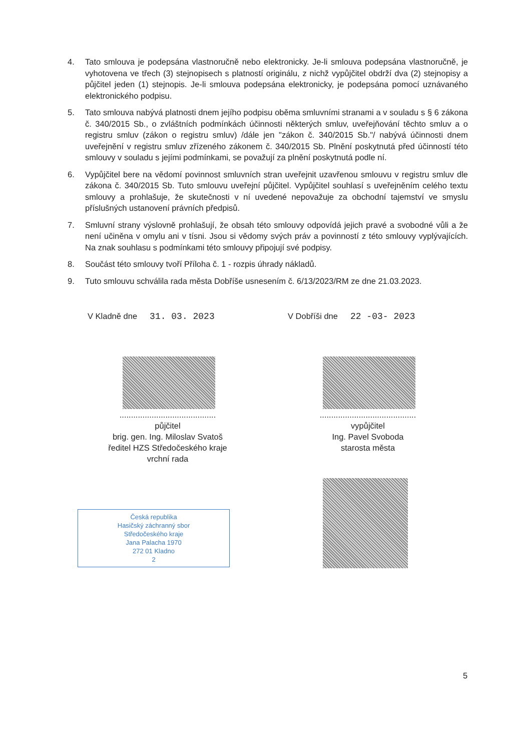4. Tato smlouva je podepsána vlastnoručně nebo elektronicky. Je-li smlouva podepsána vlastnoručně, je vyhotovena ve třech (3) stejnopisech s platností originálu, z nichž vypůjčitel obdrží dva (2) stejnopisy a půjčitel jeden (1) stejnopis. Je-li smlouva podepsána elektronicky, je podepsána pomocí uznávaného elektronického podpisu.
5. Tato smlouva nabývá platnosti dnem jejího podpisu oběma smluvními stranami a v souladu s § 6 zákona č. 340/2015 Sb., o zvláštních podmínkách účinnosti některých smluv, uveřejňování těchto smluv a o registru smluv (zákon o registru smluv) /dále jen "zákon č. 340/2015 Sb."/ nabývá účinnosti dnem uveřejnění v registru smluv zřízeného zákonem č. 340/2015 Sb. Plnění poskytnutá před účinností této smlouvy v souladu s jejími podmínkami, se považují za plnění poskytnutá podle ní.
6. Vypůjčitel bere na vědomí povinnost smluvních stran uveřejnit uzavřenou smlouvu v registru smluv dle zákona č. 340/2015 Sb. Tuto smlouvu uveřejní půjčitel. Vypůjčitel souhlasí s uveřejněním celého textu smlouvy a prohlašuje, že skutečnosti v ní uvedené nepovažuje za obchodní tajemství ve smyslu příslušných ustanovení právních předpisů.
7. Smluvní strany výslovně prohlašují, že obsah této smlouvy odpovídá jejich pravé a svobodné vůli a že není učiněna v omylu ani v tísni. Jsou si vědomy svých práv a povinností z této smlouvy vyplývajících. Na znak souhlasu s podmínkami této smlouvy připojují své podpisy.
8. Součást této smlouvy tvoří Příloha č. 1 - rozpis úhrady nákladů.
9. Tuto smlouvu schválila rada města Dobříše usnesením č. 6/13/2023/RM ze dne 21.03.2023.
V Kladně dne 31. 03. 2023
..........................................
půjčitel
brig. gen. Ing. Miloslav Svatoš
ředitel HZS Středočeského kraje
vrchní rada
Česká republika
Hasičský záchranný sbor
Středočeského kraje
Jana Palacha 1970
272 01 Kladno
2
V Dobříši dne 22 -03- 2023
..........................................
vypůjčitel
Ing. Pavel Svoboda
starosta města
5